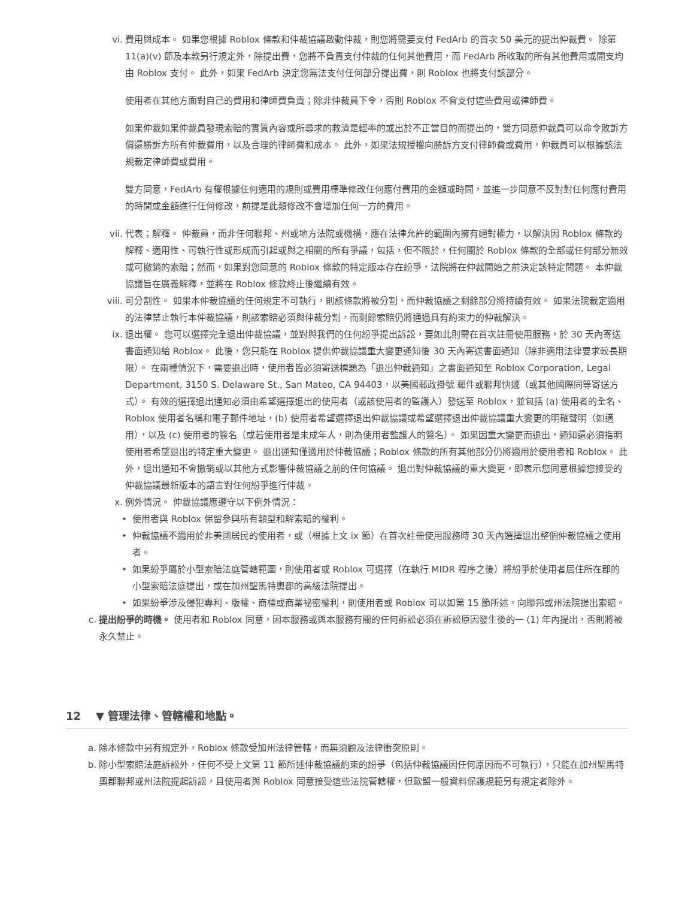vi. 費用與成本。 如果您根據 Roblox 條款和仲裁協議啟動仲裁，則您將需要支付 FedArb 的首次 50 美元的提出仲裁費。 除第 11(a)(v) 節及本款另行規定外，除提出費，您將不負責支付仲裁的任何其他費用，而 FedArb 所收取的所有其他費用或開支均由 Roblox 支付。 此外，如果 FedArb 決定您無法支付任何部分提出費，則 Roblox 也將支付該部分。
使用者在其他方面對自己的費用和律師費負責；除非仲裁員下令，否則 Roblox 不會支付這些費用或律師費。
如果仲裁如果仲裁員發現索賠的實質內容或所尋求的救濟是輕率的或出於不正當目的而提出的，雙方同意仲裁員可以命令敗訴方償還勝訴方所有仲裁費用，以及合理的律師費和成本。 此外，如果法規授權向勝訴方支付律師費或費用，仲裁員可以根據該法規裁定律師費或費用。
雙方同意，FedArb 有權根據任何適用的規則或費用標準修改任何應付費用的金額或時間，並進一步同意不反對對任何應付費用的時間或金額進行任何修改，前提是此類修改不會增加任何一方的費用。
vii.
代表；解釋。 仲裁員，而非任何聯邦、州或地方法院或機構，應在法律允許的範圍內擁有絕對權力，以解決因 Roblox 條款的解釋、適用性、可執行性或形成而引起或與之相關的所有爭議，包括，但不限於，任何關於 Roblox 條款的全部或任何部分無效或可撤銷的索賠；然而，如果對您同意的 Roblox 條款的特定版本存在紛爭，法院將在仲裁開始之前決定該特定問題。 本仲裁協議旨在廣義解釋，並將在 Roblox 條款終止後繼續有效。
viii.
可分割性。 如果本仲裁協議的任何規定不可執行，則該條款將被分割，而仲裁協議之剩餘部分將持續有效。 如果法院裁定適用的法律禁止執行本仲裁協議，則該索賠必須與仲裁分割，而剩餘索賠仍將通過具有約束力的仲裁解決。
ix. 退出權。 您可以選擇完全退出仲裁協議，並對與我們的任何紛爭提出訴訟，要如此則需在首次註冊使用服務，於 30 天內寄送書面通知給 Roblox。 此後，您只能在 Roblox 提供仲裁協議重大變更通知後 30 天內寄送書面通知（除非適用法律要求較長期限）。 在兩種情況下，需要退出時，使用者皆必須寄送標題為「退出仲裁通知」之書面通知至 Roblox Corporation, Legal Department, 3150 S. Delaware St., San Mateo, CA 94403，以美國郵政掛號 郵件或聯邦快遞（或其他國際同等寄送方式）。 有效的選擇退出通知必須由希望選擇退出的使用者（或該使用者的監護人）發送至 Roblox，並包括 (a) 使用者的全名、Roblox 使用者名稱和電子郵件地址，(b) 使用者希望選擇退出仲裁協議或希望選擇退出仲裁協議重大變更的明確聲明（如適用），以及 (c) 使用者的簽名（或若使用者是未成年人，則為使用者監護人的簽名）。 如果因重大變更而退出，通知還必須指明使用者希望退出的特定重大變更。 退出通知僅適用於仲裁協議；Roblox 條款的所有其他部分仍將適用於使用者和 Roblox。 此外，退出通知不會撤銷或以其他方式影響仲裁協議之前的任何協議。 退出對仲裁協議的重大變更，即表示您同意根據您接受的仲裁協議最新版本的語言對任何紛爭進行仲裁。
x. 例外情況。 仲裁協議應遵守以下例外情況：
• 使用者與 Roblox 保留參與所有類型和解索賠的權利。
• 仲裁協議不適用於非美國居民的使用者，或（根據上文 ix 節）在首次註冊使用服務時 30 天內選擇退出整個仲裁協議之使用者。
• 如果紛爭屬於小型索賠法庭管轄範圍，則使用者或 Roblox 可選擇（在執行 MIDR 程序之後）將紛爭於使用者居住所在郡的小型索賠法庭提出，或在加州聖馬特奧郡的高級法院提出。
• 如果紛爭涉及侵犯專利、版權、商標或商業祕密權利，則使用者或 Roblox 可以如第 15 節所述，向聯邦或州法院提出索賠。
c.
提出紛爭的時機。 使用者和 Roblox 同意，因本服務或與本服務有關的任何訴訟必須在訴訟原因發生後的一 (1) 年內提出，否則將被永久禁止。
12 ▼ 管理法律、管轄權和地點。
a.
除本條款中另有規定外，Roblox 條款受加州法律管轄，而無須顧及法律衝突原則。
b.
除小型索賠法庭訴訟外，任何不受上文第 11 節所述仲裁協議約束的紛爭（包括仲裁協議因任何原因而不可執行），只能在加州聖馬特奧郡聯邦或州法院提起訴訟，且使用者與 Roblox 同意接受這些法院管轄權，但歐盟一般資料保護規範另有規定者除外。